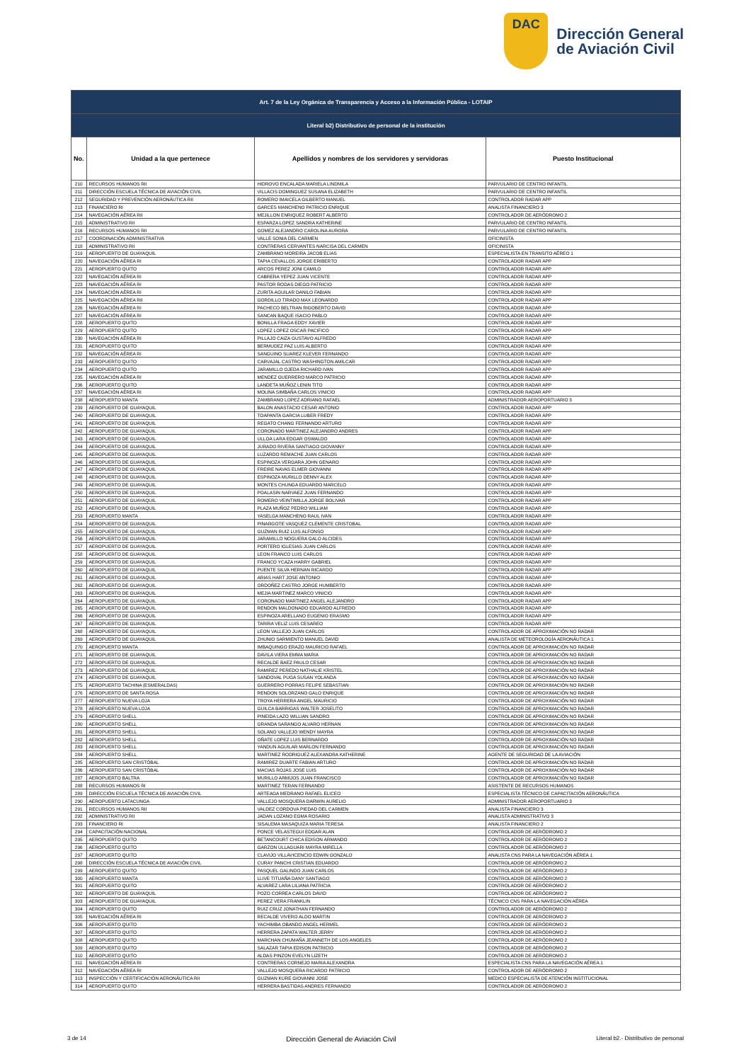DAC
Dirección General
de Aviación Civil
| Art. 7 de la Ley Orgánica de Transparencia y Acceso a la Información Pública - LOTAIP | | | |
| --- | --- | --- | --- |
| Literal b2) Distributivo de personal de la institución | | | |
| No. | Unidad a la que pertenece | Apellidos y nombres de los servidores y servidoras | Puesto Institucional |
| 210 | RECURSOS HUMANOS RII | HIDROVO ENCALADA MARIELA LINDMILA | PARVULARIO DE CENTRO INFANTIL |
| 211 | DIRECCIÓN ESCUELA TÉCNICA DE AVIACIÓN CIVIL | VILLACIS DOMINGUEZ SUSANA ELIZABETH | PARVULARIO DE CENTRO INFANTIL |
| 212 | SEGURIDAD Y PREVENCIÓN AERONÁUTICA RII | ROMERO IMAICELA GILBERTO MANUEL | CONTROLADOR RADAR APP |
| 213 | FINANCIERO RI | GARCES MANCHENO PATRICIO ENRIQUE | ANALISTA FINANCIERO 3 |
| 214 | NAVEGACIÓN AÉREA RII | MEJILLON ENRIQUEZ ROBERT ALBERTO | CONTROLADOR DE AERÓDROMO 2 |
| 215 | ADMINISTRATIVO RII | ESPARZA LOPEZ SANDRA KATHERINE | PARVULARIO DE CENTRO INFANTIL |
| 216 | RECURSOS HUMANOS RII | GOMEZ ALEJANDRO CAROLINA AURORA | PARVULARIO DE CENTRO INFANTIL |
| 217 | COORDINACIÓN ADMINISTRATIVA | VALLE SONIA DEL CARMEN | OFICINISTA |
| 218 | ADMINISTRATIVO RII | CONTRERAS CERVANTES NARCISA DEL CARMEN | OFICINISTA |
| 219 | AEROPUERTO DE GUAYAQUIL | ZAMBRANO MOREIRA JACOB ELIAS | ESPECIALISTA EN TRANSITO AÉREO 1 |
| 220 | NAVEGACIÓN AÉREA RI | TAPIA CEVALLOS JORGE ERIBERTO | CONTROLADOR RADAR APP |
| 221 | AEROPUERTO QUITO | ARCOS PEREZ JONI CAMILO | CONTROLADOR RADAR APP |
| 222 | NAVEGACIÓN AÉREA RI | CABRERA YEPEZ JUAN VICENTE | CONTROLADOR RADAR APP |
| 223 | NAVEGACIÓN AÉREA RI | PASTOR RODAS DIEGO PATRICIO | CONTROLADOR RADAR APP |
| 224 | NAVEGACIÓN AÉREA RI | ZURITA AGUILAR DANILO FABIAN | CONTROLADOR RADAR APP |
| 225 | NAVEGACIÓN AÉREA RII | GORDILLO TIRADO MAX LEONARDO | CONTROLADOR RADAR APP |
| 226 | NAVEGACIÓN AÉREA RI | PACHECO BELTRAN RIGOBERTO DAVID | CONTROLADOR RADAR APP |
| 227 | NAVEGACIÓN AÉREA RI | SANCAN BAQUE ISACIO PABLO | CONTROLADOR RADAR APP |
| 228 | AEROPUERTO QUITO | BONILLA FRAGA EDDY XAVIER | CONTROLADOR RADAR APP |
| 229 | AEROPUERTO QUITO | LOPEZ LOPEZ OSCAR PACIFICO | CONTROLADOR RADAR APP |
| 230 | NAVEGACIÓN AÉREA RI | PILLAJO CAIZA GUSTAVO ALFREDO | CONTROLADOR RADAR APP |
| 231 | AEROPUERTO QUITO | BERMUDEZ PAZ LUIS ALBERTO | CONTROLADOR RADAR APP |
| 232 | NAVEGACIÓN AÉREA RI | SANGUINO SUAREZ KLEVER FERNANDO | CONTROLADOR RADAR APP |
| 233 | AEROPUERTO QUITO | CARVAJAL CASTRO WASHINGTON AMILCAR | CONTROLADOR RADAR APP |
| 234 | AEROPUERTO QUITO | JARAMILLO OJEDA RICHARD IVAN | CONTROLADOR RADAR APP |
| 235 | NAVEGACIÓN AÉREA RI | MENDEZ GUERRERO MARCO PATRICIO | CONTROLADOR RADAR APP |
| 236 | AEROPUERTO QUITO | LANDETA MUÑOZ LENIN TITO | CONTROLADOR RADAR APP |
| 237 | NAVEGACIÓN AÉREA RI | MOLINA SIMBAÑA CARLOS VINICIO | CONTROLADOR RADAR APP |
| 238 | AEROPUERTO MANTA | ZAMBRANO LOPEZ ADRIANO RAFAEL | ADMINISTRADOR AEROPORTUARIO 3 |
| 239 | AEROPUERTO DE GUAYAQUIL | BALON ANASTACIO CESAR ANTONIO | CONTROLADOR RADAR APP |
| 240 | AEROPUERTO DE GUAYAQUIL | TOAPANTA GARCIA LUBER FREDY | CONTROLADOR RADAR APP |
| 241 | AEROPUERTO DE GUAYAQUIL | REGATO CHANG FERNANDO ARTURO | CONTROLADOR RADAR APP |
| 242 | AEROPUERTO DE GUAYAQUIL | CORONADO MARTINEZ ALEJANDRO ANDRES | CONTROLADOR RADAR APP |
| 243 | AEROPUERTO DE GUAYAQUIL | ULLOA LARA EDGAR OSWALDO | CONTROLADOR RADAR APP |
| 244 | AEROPUERTO DE GUAYAQUIL | JURADO RIVERA SANTIAGO GIOVANNY | CONTROLADOR RADAR APP |
| 245 | AEROPUERTO DE GUAYAQUIL | LUZARDO REMACHE JUAN CARLOS | CONTROLADOR RADAR APP |
| 246 | AEROPUERTO DE GUAYAQUIL | ESPINOZA VERGARA JOHN GENARO | CONTROLADOR RADAR APP |
| 247 | AEROPUERTO DE GUAYAQUIL | FREIRE NAVAS ELMER GIOVANNI | CONTROLADOR RADAR APP |
| 248 | AEROPUERTO DE GUAYAQUIL | ESPINOZA MURILLO DENNY ALEX | CONTROLADOR RADAR APP |
| 249 | AEROPUERTO DE GUAYAQUIL | MONTES CHUNGA EDUARDO MARCELO | CONTROLADOR RADAR APP |
| 250 | AEROPUERTO DE GUAYAQUIL | POALASIN NARVAEZ JUAN FERNANDO | CONTROLADOR RADAR APP |
| 251 | AEROPUERTO DE GUAYAQUIL | ROMERO VEINTIMILLA JORGE BOLIVAR | CONTROLADOR RADAR APP |
| 252 | AEROPUERTO DE GUAYAQUIL | PLAZA MUÑOZ PEDRO WILLIAM | CONTROLADOR RADAR APP |
| 253 | AEROPUERTO MANTA | YASELGA MANCHENO RAUL IVAN | CONTROLADOR RADAR APP |
| 254 | AEROPUERTO DE GUAYAQUIL | PINARGOTE VASQUEZ CLEMENTE CRISTOBAL | CONTROLADOR RADAR APP |
| 255 | AEROPUERTO DE GUAYAQUIL | GUZMAN RUIZ LUIS ALFONSO | CONTROLADOR RADAR APP |
| 256 | AEROPUERTO DE GUAYAQUIL | JARAMILLO NOGUERA GALO ALCIDES | CONTROLADOR RADAR APP |
| 257 | AEROPUERTO DE GUAYAQUIL | PORTERO IGLESIAS JUAN CARLOS | CONTROLADOR RADAR APP |
| 258 | AEROPUERTO DE GUAYAQUIL | LEON FRANCO LUIS CARLOS | CONTROLADOR RADAR APP |
| 259 | AEROPUERTO DE GUAYAQUIL | FRANCO YCAZA HARRY GABRIEL | CONTROLADOR RADAR APP |
| 260 | AEROPUERTO DE GUAYAQUIL | PUENTE SILVA HERNAN RICARDO | CONTROLADOR RADAR APP |
| 261 | AEROPUERTO DE GUAYAQUIL | ARIAS HART JOSE ANTONIO | CONTROLADOR RADAR APP |
| 262 | AEROPUERTO DE GUAYAQUIL | ORDOÑEZ CASTRO JORGE HUMBERTO | CONTROLADOR RADAR APP |
| 263 | AEROPUERTO DE GUAYAQUIL | MEJIA MARTINEZ MARCO VINICIO | CONTROLADOR RADAR APP |
| 264 | AEROPUERTO DE GUAYAQUIL | CORONADO MARTINEZ ANGEL ALEJANDRO | CONTROLADOR RADAR APP |
| 265 | AEROPUERTO DE GUAYAQUIL | RENDON MALDONADO EDUARDO ALFREDO | CONTROLADOR RADAR APP |
| 266 | AEROPUERTO DE GUAYAQUIL | ESPINOZA ARELLANO EUGENIO ERASMO | CONTROLADOR RADAR APP |
| 267 | AEROPUERTO DE GUAYAQUIL | TARIRA VELIZ LUIS CESAREO | CONTROLADOR RADAR APP |
| 268 | AEROPUERTO DE GUAYAQUIL | LEON VALLEJO JUAN CARLOS | CONTROLADOR DE APROXIMACIÓN NO RADAR |
| 269 | AEROPUERTO DE GUAYAQUIL | ZHUNIO SARMIENTO MANUEL DAVID | ANALISTA DE METEOROLOGÍA AERONÁUTICA 1 |
| 270 | AEROPUERTO MANTA | IMBAQUINGO ERAZO MAURICIO RAFAEL | CONTROLADOR DE APROXIMACIÓN NO RADAR |
| 271 | AEROPUERTO DE GUAYAQUIL | DAVILA VIERA EMMA MARIA | CONTROLADOR DE APROXIMACIÓN NO RADAR |
| 272 | AEROPUERTO DE GUAYAQUIL | RECALDE BAEZ PAULO CESAR | CONTROLADOR DE APROXIMACIÓN NO RADAR |
| 273 | AEROPUERTO DE GUAYAQUIL | RAMIREZ PEREDO NATHALIE KRISTEL | CONTROLADOR DE APROXIMACIÓN NO RADAR |
| 274 | AEROPUERTO DE GUAYAQUIL | SANDOVAL PUGA SUSAN YOLANDA | CONTROLADOR DE APROXIMACIÓN NO RADAR |
| 275 | AEROPUERTO TACHINA (ESMERALDAS) | GUERRERO PORRAS FELIPE SEBASTIAN | CONTROLADOR DE APROXIMACIÓN NO RADAR |
| 276 | AEROPUERTO DE SANTA ROSA | RENDON SOLORZANO GALO ENRIQUE | CONTROLADOR DE APROXIMACIÓN NO RADAR |
| 277 | AEROPUERTO NUEVA LOJA | TROYA HERRERA ANGEL MAURICIO | CONTROLADOR DE APROXIMACIÓN NO RADAR |
| 278 | AEROPUERTO NUEVA LOJA | GUILCA BARRIGAS WALTER JOSELITO | CONTROLADOR DE APROXIMACIÓN NO RADAR |
| 279 | AEROPUERTO SHELL | PINEIDA LAZO WILLIAN SANDRO | CONTROLADOR DE APROXIMACIÓN NO RADAR |
| 280 | AEROPUERTO SHELL | GRANDA SARANGO ALVARO HERNAN | CONTROLADOR DE APROXIMACIÓN NO RADAR |
| 281 | AEROPUERTO SHELL | SOLANO VALLEJO WENDY MAYRA | CONTROLADOR DE APROXIMACIÓN NO RADAR |
| 282 | AEROPUERTO SHELL | OÑATE LOPEZ LUIS BERNARDO | CONTROLADOR DE APROXIMACIÓN NO RADAR |
| 283 | AEROPUERTO SHELL | YANDUN AGUILAR MARLON FERNANDO | CONTROLADOR DE APROXIMACIÓN NO RADAR |
| 284 | AEROPUERTO SHELL | MARTINEZ RODRIGUEZ ALEXANDRA KATHERINE | AGENTE DE SEGURIDAD DE LA AVIACIÓN |
| 285 | AEROPUERTO SAN CRISTÓBAL | RAMIREZ DUARTE FABIAN ARTURO | CONTROLADOR DE APROXIMACIÓN NO RADAR |
| 286 | AEROPUERTO SAN CRISTÓBAL | MACIAS ROJAS JOSE LUIS | CONTROLADOR DE APROXIMACIÓN NO RADAR |
| 287 | AEROPUERTO BALTRA | MURILLO ARMIJOS JUAN FRANCISCO | CONTROLADOR DE APROXIMACIÓN NO RADAR |
| 288 | RECURSOS HUMANOS RI | MARTINEZ TERAN FERNANDO | ASISTENTE DE RECURSOS HUMANOS |
| 289 | DIRECCIÓN ESCUELA TÉCNICA DE AVIACIÓN CIVIL | ARTEAGA MEDRANO RAFAEL ELICEO | ESPECIALISTA TÉCNICO DE CAPACITACIÓN AERONÁUTICA |
| 290 | AEROPUERTO LATACUNGA | VALLEJO MOSQUERA DARWIN AURELIO | ADMINISTRADOR AEROPORTUARIO 3 |
| 291 | RECURSOS HUMANOS RII | VALDEZ CORDOVA PIEDAD DEL CARMEN | ANALISTA FINANCIERO 3 |
| 292 | ADMINISTRATIVO RII | JADAN LOZANO EGMA ROSARIO | ANALISTA ADMINISTRATIVO 3 |
| 293 | FINANCIERO RI | SISALEMA MASAQUIZA MARIA TERESA | ANALISTA FINANCIERO 2 |
| 294 | CAPACITACIÓN NACIONAL | PONCE VELASTEGUI EDGAR ALAN | CONTROLADOR DE AERÓDROMO 2 |
| 295 | AEROPUERTO QUITO | BETANCOURT CHICA EDISON ARMANDO | CONTROLADOR DE AERÓDROMO 2 |
| 296 | AEROPUERTO QUITO | GARZON ULLAGUARI MAYRA MIRELLA | CONTROLADOR DE AERÓDROMO 2 |
| 297 | AEROPUERTO QUITO | CLAVIJO VILLAVICENCIO EDWIN GONZALO | ANALISTA CNS PARA LA NAVEGACIÓN AÉREA 1 |
| 298 | DIRECCIÓN ESCUELA TÉCNICA DE AVIACIÓN CIVIL | CURAY PANCHI CRISTIAN EDUARDO | CONTROLADOR DE AERÓDROMO 2 |
| 299 | AEROPUERTO QUITO | PASQUEL GALINDO JUAN CARLOS | CONTROLADOR DE AERÓDROMO 2 |
| 300 | AEROPUERTO MANTA | LLIVE TITUAÑA DANY SANTIAGO | CONTROLADOR DE AERÓDROMO 2 |
| 301 | AEROPUERTO QUITO | ALVAREZ LARA LILIANA PATRICIA | CONTROLADOR DE AERÓDROMO 2 |
| 302 | AEROPUERTO DE GUAYAQUIL | POZO CORREA CARLOS DAVID | CONTROLADOR DE AERÓDROMO 2 |
| 303 | AEROPUERTO DE GUAYAQUIL | PEREZ VERA FRANKLIN | TÉCNICO CNS PARA LA NAVEGACIÓN AÉREA |
| 304 | AEROPUERTO QUITO | RUIZ CRUZ JONATHAN FERNANDO | CONTROLADOR DE AERÓDROMO 2 |
| 305 | NAVEGACIÓN AÉREA RI | RECALDE VIVERO ALDO MARTIN | CONTROLADOR DE AERÓDROMO 2 |
| 306 | AEROPUERTO QUITO | YACHIMBA OBANDO ANGEL HERMEL | CONTROLADOR DE AERÓDROMO 2 |
| 307 | AEROPUERTO QUITO | HERRERA ZAPATA WALTER JERRY | CONTROLADOR DE AERÓDROMO 2 |
| 308 | AEROPUERTO QUITO | MARCHAN CHUMAÑA JEANNETH DE LOS ANGELES | CONTROLADOR DE AERÓDROMO 2 |
| 309 | AEROPUERTO QUITO | SALAZAR TAPIA EDISON PATRICIO | CONTROLADOR DE AERÓDROMO 2 |
| 310 | AEROPUERTO QUITO | ALDAS PINZON EVELYN LIZETH | CONTROLADOR DE AERÓDROMO 2 |
| 311 | NAVEGACIÓN AÉREA RI | CONTRERAS CORNEJO MARIA ALEXANDRA | ESPECIALISTA CNS PARA LA NAVEGACIÓN AÉREA 1 |
| 312 | NAVEGACIÓN AÉREA RI | VALLEJO MOSQUERA RICARDO PATRICIO | CONTROLADOR DE AERÓDROMO 2 |
| 313 | INSPECCIÓN Y CERTIFICACIÓN AERONÁUTICA RII | GUZMAN KURE GIOVANNI JOSE | MEDICO ESPECIALISTA DE ATENCIÓN INSTITUCIONAL |
| 314 | AEROPUERTO QUITO | HERRERA BASTIDAS ANDRES FERNANDO | CONTROLADOR DE AERÓDROMO 2 |
3 de 14 Dirección General de Aviación Civil Literal b2.- Distributivo de personal